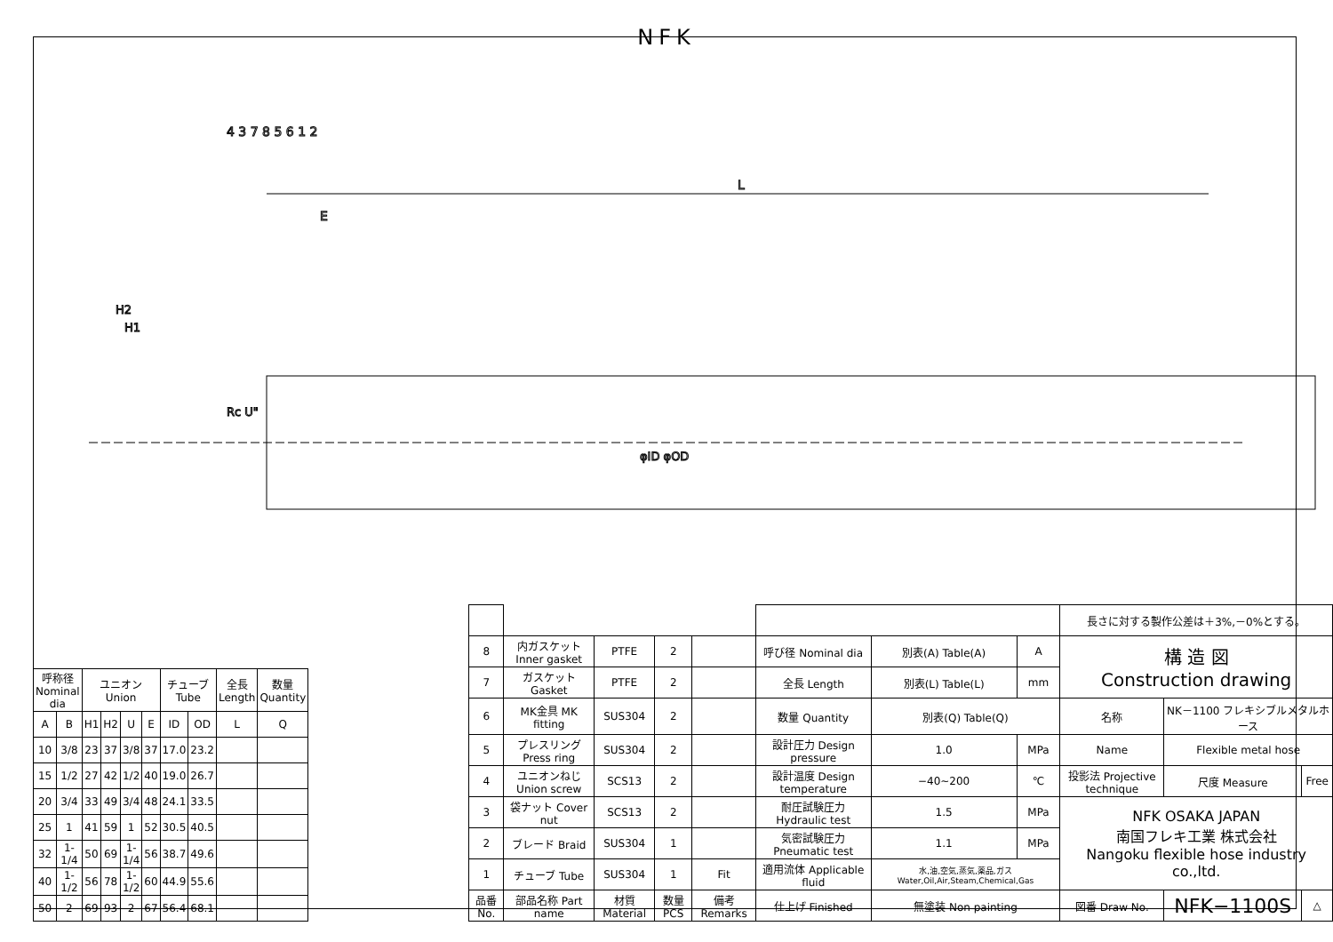NFK
L
E
Rc U"
φID φOD
H2
H1
4 3 7 8 5 6 1 2
| 呼称径 Nominal dia | | ユニオン Union | | | | チューブ Tube | | 全長 Length | 数量 Quantity |
| --- | --- | --- | --- | --- | --- | --- | --- | --- | --- |
| A | B | H1 | H2 | U | E | ID | OD | L | Q |
| 10 | 3/8 | 23 | 37 | 3/8 | 37 | 17.0 | 23.2 | | |
| 15 | 1/2 | 27 | 42 | 1/2 | 40 | 19.0 | 26.7 | | |
| 20 | 3/4 | 33 | 49 | 3/4 | 48 | 24.1 | 33.5 | | |
| 25 | 1 | 41 | 59 | 1 | 52 | 30.5 | 40.5 | | |
| 32 | 1-1/4 | 50 | 69 | 1-1/4 | 56 | 38.7 | 49.6 | | |
| 40 | 1-1/2 | 56 | 78 | 1-1/2 | 60 | 44.9 | 55.6 | | |
| 50 | 2 | 69 | 93 | 2 | 67 | 56.4 | 68.1 | | |
| | | | | | | | | 長さに対する製作公差は＋3%,－0%とする。 | | |
| 8 | 内ガスケット Inner gasket | PTFE | 2 | | 呼び径 Nominal dia | 別表(A) Table(A) | A | 構 造 図 Construction drawing | | |
| 7 | ガスケット Gasket | PTFE | 2 | | 全長 Length | 別表(L) Table(L) | mm | | | |
| 6 | MK金具 MK fitting | SUS304 | 2 | | 数量 Quantity | 別表(Q) Table(Q) | | 名称 | NK－1100 フレキシブルメタルホース | |
| 5 | プレスリング Press ring | SUS304 | 2 | | 設計圧力 Design pressure | 1.0 | MPa | Name | Flexible metal hose | |
| 4 | ユニオンねじ Union screw | SCS13 | 2 | | 設計温度 Design temperature | −40~200 | ℃ | 投影法 Projective technique | 尺度 Measure | Free |
| 3 | 袋ナット Cover nut | SCS13 | 2 | | 耐圧試験圧力 Hydraulic test | 1.5 | MPa | NFK OSAKA JAPAN 南国フレキ工業 株式会社 Nangoku flexible hose industry co.,ltd. | | |
| 2 | ブレード Braid | SUS304 | 1 | | 気密試験圧力 Pneumatic test | 1.1 | MPa | | | |
| 1 | チューブ Tube | SUS304 | 1 | Fit | 適用流体 Applicable fluid | 水,油,空気,蒸気,薬品,ガス Water,Oil,Air,Steam,Chemical,Gas | | | | |
| 品番 No. | 部品名称 Part name | 材質 Material | 数量 PCS | 備考 Remarks | 仕上げ Finished | 無塗装 Non painting | | 図番 Draw No. | NFK−1100S | △ |